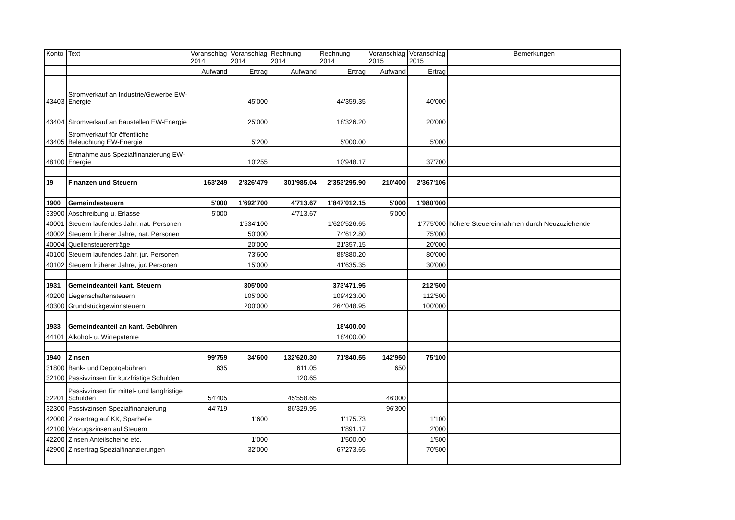| Konto | Text | Voranschlag 2014 | Voranschlag 2014 | Rechnung 2014 | Rechnung 2014 | Voranschlag 2015 | Voranschlag 2015 | Bemerkungen |
| --- | --- | --- | --- | --- | --- | --- | --- | --- |
| | | Aufwand | Ertrag | Aufwand | Ertrag | Aufwand | Ertrag | |
| 43403 | Stromverkauf an Industrie/Gewerbe EW-Energie | | 45'000 | | 44'359.35 | | 40'000 | |
| 43404 | Stromverkauf an Baustellen EW-Energie | | 25'000 | | 18'326.20 | | 20'000 | |
| 43405 | Stromverkauf für öffentliche Beleuchtung EW-Energie | | 5'200 | | 5'000.00 | | 5'000 | |
| 48100 | Entnahme aus Spezialfinanzierung EW-Energie | | 10'255 | | 10'948.17 | | 37'700 | |
| 19 | Finanzen und Steuern | 163'249 | 2'326'479 | 301'985.04 | 2'353'295.90 | 210'400 | 2'367'106 | |
| 1900 | Gemeindesteuern | 5'000 | 1'692'700 | 4'713.67 | 1'847'012.15 | 5'000 | 1'980'000 | |
| 33900 | Abschreibung u. Erlasse | 5'000 | | 4'713.67 | | 5'000 | | |
| 40001 | Steuern laufendes Jahr, nat. Personen | | 1'534'100 | | 1'620'526.65 | | 1'775'000 | höhere Steuereinnahmen durch Neuzuziehende |
| 40002 | Steuern früherer Jahre, nat. Personen | | 50'000 | | 74'612.80 | | 75'000 | |
| 40004 | Quellensteuererträge | | 20'000 | | 21'357.15 | | 20'000 | |
| 40100 | Steuern laufendes Jahr, jur. Personen | | 73'600 | | 88'880.20 | | 80'000 | |
| 40102 | Steuern früherer Jahre, jur. Personen | | 15'000 | | 41'635.35 | | 30'000 | |
| 1931 | Gemeindeanteil kant. Steuern | | 305'000 | | 373'471.95 | | 212'500 | |
| 40200 | Liegenschaftensteuern | | 105'000 | | 109'423.00 | | 112'500 | |
| 40300 | Grundstückgewinnsteuern | | 200'000 | | 264'048.95 | | 100'000 | |
| 1933 | Gemeindeanteil an kant. Gebühren | | | | 18'400.00 | | | |
| 44101 | Alkohol- u. Wirtepatente | | | | 18'400.00 | | | |
| 1940 | Zinsen | 99'759 | 34'600 | 132'620.30 | 71'840.55 | 142'950 | 75'100 | |
| 31800 | Bank- und Depotgebühren | 635 | | 611.05 | | 650 | | |
| 32100 | Passivzinsen für kurzfristige Schulden | | | 120.65 | | | | |
| 32201 | Passivzinsen für mittel- und langfristige Schulden | 54'405 | | 45'558.65 | | 46'000 | | |
| 32300 | Passivzinsen Spezialfinanzierung | 44'719 | | 86'329.95 | | 96'300 | | |
| 42000 | Zinsertrag auf KK, Sparhefte | | 1'600 | | 1'175.73 | | 1'100 | |
| 42100 | Verzugszinsen auf Steuern | | | | 1'891.17 | | 2'000 | |
| 42200 | Zinsen Anteilscheine etc. | | 1'000 | | 1'500.00 | | 1'500 | |
| 42900 | Zinsertrag Spezialfinanzierungen | | 32'000 | | 67'273.65 | | 70'500 | |